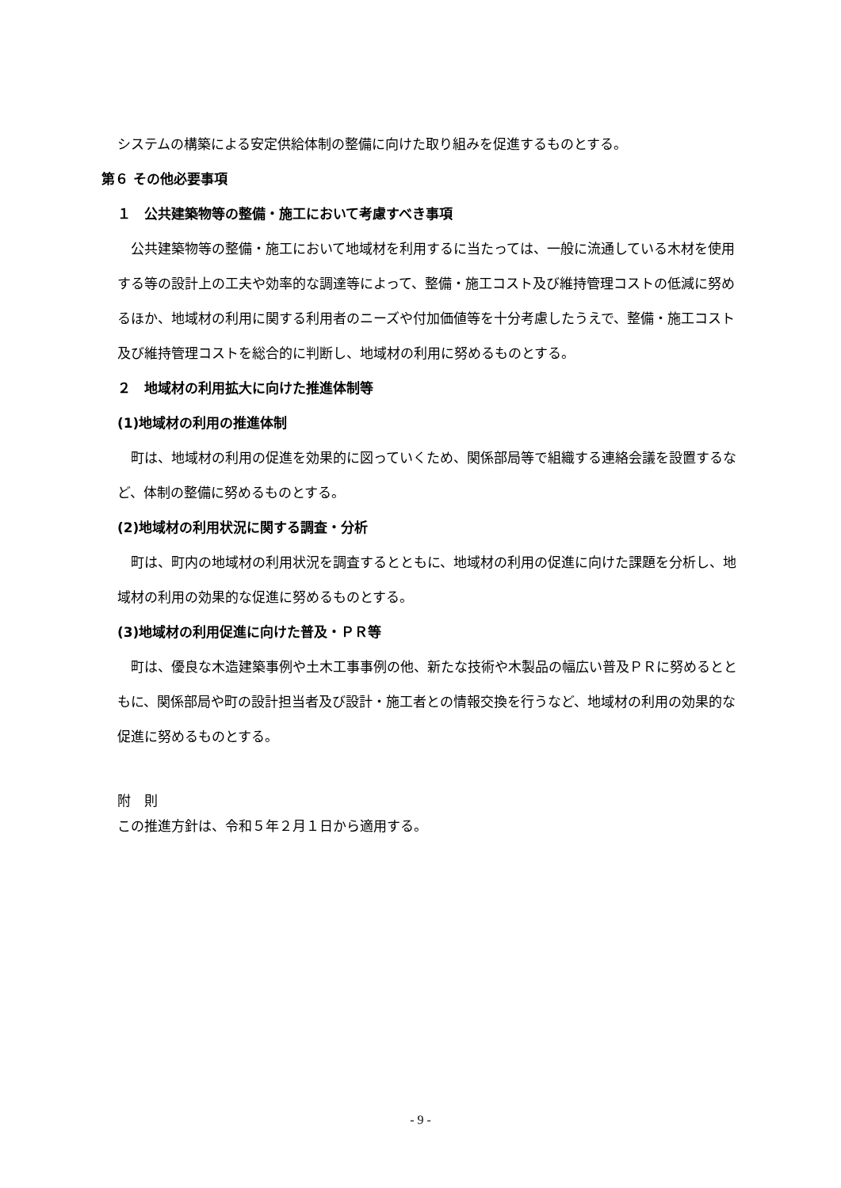システムの構築による安定供給体制の整備に向けた取り組みを促進するものとする。
第６ その他必要事項
１　公共建築物等の整備・施工において考慮すべき事項
　公共建築物等の整備・施工において地域材を利用するに当たっては、一般に流通している木材を使用する等の設計上の工夫や効率的な調達等によって、整備・施工コスト及び維持管理コストの低減に努めるほか、地域材の利用に関する利用者のニーズや付加価値等を十分考慮したうえで、整備・施工コスト及び維持管理コストを総合的に判断し、地域材の利用に努めるものとする。
２　地域材の利用拡大に向けた推進体制等
(1)地域材の利用の推進体制
　町は、地域材の利用の促進を効果的に図っていくため、関係部局等で組織する連絡会議を設置するなど、体制の整備に努めるものとする。
(2)地域材の利用状況に関する調査・分析
　町は、町内の地域材の利用状況を調査するとともに、地域材の利用の促進に向けた課題を分析し、地域材の利用の効果的な促進に努めるものとする。
(3)地域材の利用促進に向けた普及・ＰＲ等
　町は、優良な木造建築事例や土木工事事例の他、新たな技術や木製品の幅広い普及ＰＲに努めるとともに、関係部局や町の設計担当者及び設計・施工者との情報交換を行うなど、地域材の利用の効果的な促進に努めるものとする。
附　則
この推進方針は、令和５年２月１日から適用する。
- 9 -